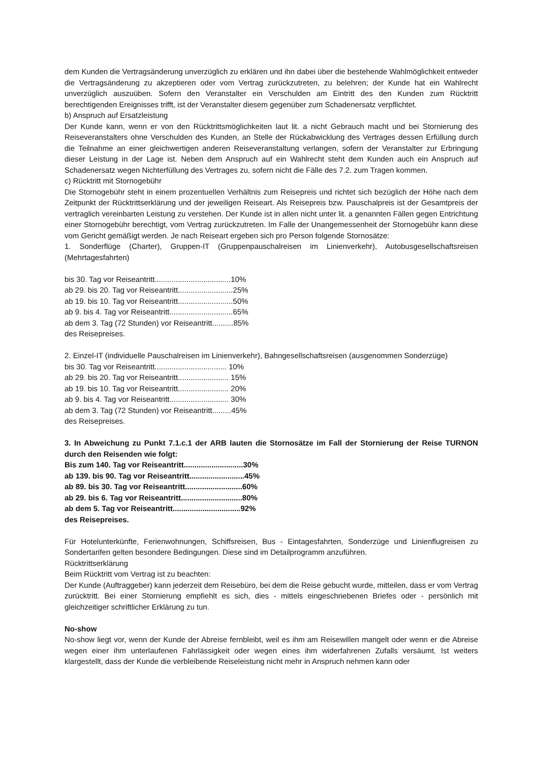dem Kunden die Vertragsänderung unverzüglich zu erklären und ihn dabei über die bestehende Wahlmöglichkeit entweder die Vertragsänderung zu akzeptieren oder vom Vertrag zurückzutreten, zu belehren; der Kunde hat ein Wahlrecht unverzüglich auszuüben. Sofern den Veranstalter ein Verschulden am Eintritt des den Kunden zum Rücktritt berechtigenden Ereignisses trifft, ist der Veranstalter diesem gegenüber zum Schadenersatz verpflichtet.
b) Anspruch auf Ersatzleistung
Der Kunde kann, wenn er von den Rücktrittsmöglichkeiten laut lit. a nicht Gebrauch macht und bei Stornierung des Reiseveranstalters ohne Verschulden des Kunden, an Stelle der Rückabwicklung des Vertrages dessen Erfüllung durch die Teilnahme an einer gleichwertigen anderen Reiseveranstaltung verlangen, sofern der Veranstalter zur Erbringung dieser Leistung in der Lage ist. Neben dem Anspruch auf ein Wahlrecht steht dem Kunden auch ein Anspruch auf Schadenersatz wegen Nichterfüllung des Vertrages zu, sofern nicht die Fälle des 7.2. zum Tragen kommen.
c) Rücktritt mit Stornogebühr
Die Stornogebühr steht in einem prozentuellen Verhältnis zum Reisepreis und richtet sich bezüglich der Höhe nach dem Zeitpunkt der Rücktrittserklärung und der jeweiligen Reiseart. Als Reisepreis bzw. Pauschalpreis ist der Gesamtpreis der vertraglich vereinbarten Leistung zu verstehen. Der Kunde ist in allen nicht unter lit. a genannten Fällen gegen Entrichtung einer Stornogebühr berechtigt, vom Vertrag zurückzutreten. Im Falle der Unangemessenheit der Stornogebühr kann diese vom Gericht gemäßigt werden. Je nach Reiseart ergeben sich pro Person folgende Stornosätze:
1. Sonderflüge (Charter), Gruppen-IT (Gruppenpauschalreisen im Linienverkehr), Autobusgesellschaftsreisen (Mehrtagesfahrten)
bis 30. Tag vor Reiseantritt....................................10%
ab 29. bis 20. Tag vor Reiseantritt..........................25%
ab 19. bis 10. Tag vor Reiseantritt..........................50%
ab 9. bis 4. Tag vor Reiseantritt..............................65%
ab dem 3. Tag (72 Stunden) vor Reiseantritt..........85%
des Reisepreises.
2. Einzel-IT (individuelle Pauschalreisen im Linienverkehr), Bahngesellschaftsreisen (ausgenommen Sonderzüge)
bis 30. Tag vor Reiseantritt.................................. 10%
ab 29. bis 20. Tag vor Reiseantritt........................ 15%
ab 19. bis 10. Tag vor Reiseantritt........................ 20%
ab 9. bis 4. Tag vor Reiseantritt............................ 30%
ab dem 3. Tag (72 Stunden) vor Reiseantritt.........45%
des Reisepreises.
3. In Abweichung zu Punkt 7.1.c.1 der ARB lauten die Stornosätze im Fall der Stornierung der Reise TURNON durch den Reisenden wie folgt:
Bis zum 140. Tag vor Reiseantritt............................30%
ab 139. bis 90. Tag vor Reiseantritt..........................45%
ab 89. bis 30. Tag vor Reiseantritt...........................60%
ab 29. bis 6. Tag vor Reiseantritt.............................80%
ab dem 5. Tag vor Reiseantritt................................92%
des Reisepreises.
Für Hotelunterkünfte, Ferienwohnungen, Schiffsreisen, Bus - Eintagesfahrten, Sonderzüge und Linienflugreisen zu Sondertarifen gelten besondere Bedingungen. Diese sind im Detailprogramm anzuführen.
Rücktrittserklärung
Beim Rücktritt vom Vertrag ist zu beachten:
Der Kunde (Auftraggeber) kann jederzeit dem Reisebüro, bei dem die Reise gebucht wurde, mitteilen, dass er vom Vertrag zurücktritt. Bei einer Stornierung empfiehlt es sich, dies - mittels eingeschriebenen Briefes oder - persönlich mit gleichzeitiger schriftlicher Erklärung zu tun.
No-show
No-show liegt vor, wenn der Kunde der Abreise fernbleibt, weil es ihm am Reisewillen mangelt oder wenn er die Abreise wegen einer ihm unterlaufenen Fahrlässigkeit oder wegen eines ihm widerfahrenen Zufalls versäumt. Ist weiters klargestellt, dass der Kunde die verbleibende Reiseleistung nicht mehr in Anspruch nehmen kann oder